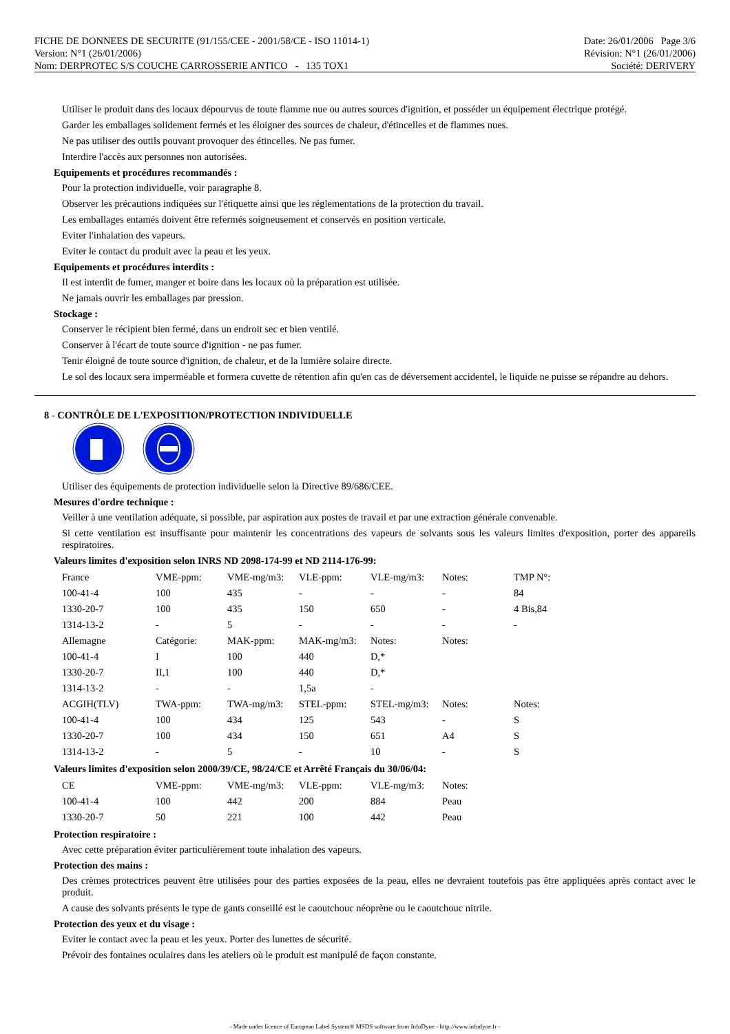FICHE DE DONNEES DE SECURITE (91/155/CEE - 2001/58/CE - ISO 11014-1)
Version: N°1 (26/01/2006)
Nom: DERPROTEC S/S COUCHE CARROSSERIE ANTICO - 135 TOX1
Date: 26/01/2006 Page 3/6
Révision: N°1 (26/01/2006)
Société: DERIVERY
Utiliser le produit dans des locaux dépourvus de toute flamme nue ou autres sources d'ignition, et posséder un équipement électrique protégé.
Garder les emballages solidement fermés et les éloigner des sources de chaleur, d'étincelles et de flammes nues.
Ne pas utiliser des outils pouvant provoquer des étincelles. Ne pas fumer.
Interdire l'accès aux personnes non autorisées.
Equipements et procédures recommandés :
Pour la protection individuelle, voir paragraphe 8.
Observer les précautions indiquées sur l'étiquette ainsi que les réglementations de la protection du travail.
Les emballages entamés doivent être refermés soigneusement et conservés en position verticale.
Eviter l'inhalation des vapeurs.
Eviter le contact du produit avec la peau et les yeux.
Equipements et procédures interdits :
Il est interdit de fumer, manger et boire dans les locaux où la préparation est utilisée.
Ne jamais ouvrir les emballages par pression.
Stockage :
Conserver le récipient bien fermé, dans un endroit sec et bien ventilé.
Conserver à l'écart de toute source d'ignition - ne pas fumer.
Tenir éloigné de toute source d'ignition, de chaleur, et de la lumière solaire directe.
Le sol des locaux sera imperméable et formera cuvette de rétention afin qu'en cas de déversement accidentel, le liquide ne puisse se répandre au dehors.
8 - CONTRÔLE DE L'EXPOSITION/PROTECTION INDIVIDUELLE
Utiliser des équipements de protection individuelle selon la Directive 89/686/CEE.
Mesures d'ordre technique :
Veiller à une ventilation adéquate, si possible, par aspiration aux postes de travail et par une extraction générale convenable.
Si cette ventilation est insuffisante pour maintenir les concentrations des vapeurs de solvants sous les valeurs limites d'exposition, porter des appareils respiratoires.
Valeurs limites d'exposition selon INRS ND 2098-174-99 et ND 2114-176-99:
| France | VME-ppm: | VME-mg/m3: | VLE-ppm: | VLE-mg/m3: | Notes: | TMP N°: |
| 100-41-4 | 100 | 435 | - | - | - | 84 |
| 1330-20-7 | 100 | 435 | 150 | 650 | - | 4 Bis,84 |
| 1314-13-2 | - | 5 | - | - | - | - |
| Allemagne | Catégorie: | MAK-ppm: | MAK-mg/m3: | Notes: | Notes: | |
| 100-41-4 | I | 100 | 440 | D,* | | |
| 1330-20-7 | II,1 | 100 | 440 | D,* | | |
| 1314-13-2 | - | - | 1,5a | - | | |
| ACGIH(TLV) | TWA-ppm: | TWA-mg/m3: | STEL-ppm: | STEL-mg/m3: | Notes: | Notes: |
| 100-41-4 | 100 | 434 | 125 | 543 | - | S |
| 1330-20-7 | 100 | 434 | 150 | 651 | A4 | S |
| 1314-13-2 | - | 5 | - | 10 | - | S |
Valeurs limites d'exposition selon 2000/39/CE, 98/24/CE et Arrêté Français du 30/06/04:
| CE | VME-ppm: | VME-mg/m3: | VLE-ppm: | VLE-mg/m3: | Notes: |
| 100-41-4 | 100 | 442 | 200 | 884 | Peau |
| 1330-20-7 | 50 | 221 | 100 | 442 | Peau |
Protection respiratoire :
Avec cette préparation éviter particulièrement toute inhalation des vapeurs.
Protection des mains :
Des crèmes protectrices peuvent être utilisées pour des parties exposées de la peau, elles ne devraient toutefois pas être appliquées après contact avec le produit.
A cause des solvants présents le type de gants conseillé est le caoutchouc néoprène ou le caoutchouc nitrile.
Protection des yeux et du visage :
Eviter le contact avec la peau et les yeux. Porter des lunettes de sécurité.
Prévoir des fontaines oculaires dans les ateliers où le produit est manipulé de façon constante.
- Made under licence of European Label System® MSDS software from InfoDyne - http://www.infodyne.fr -